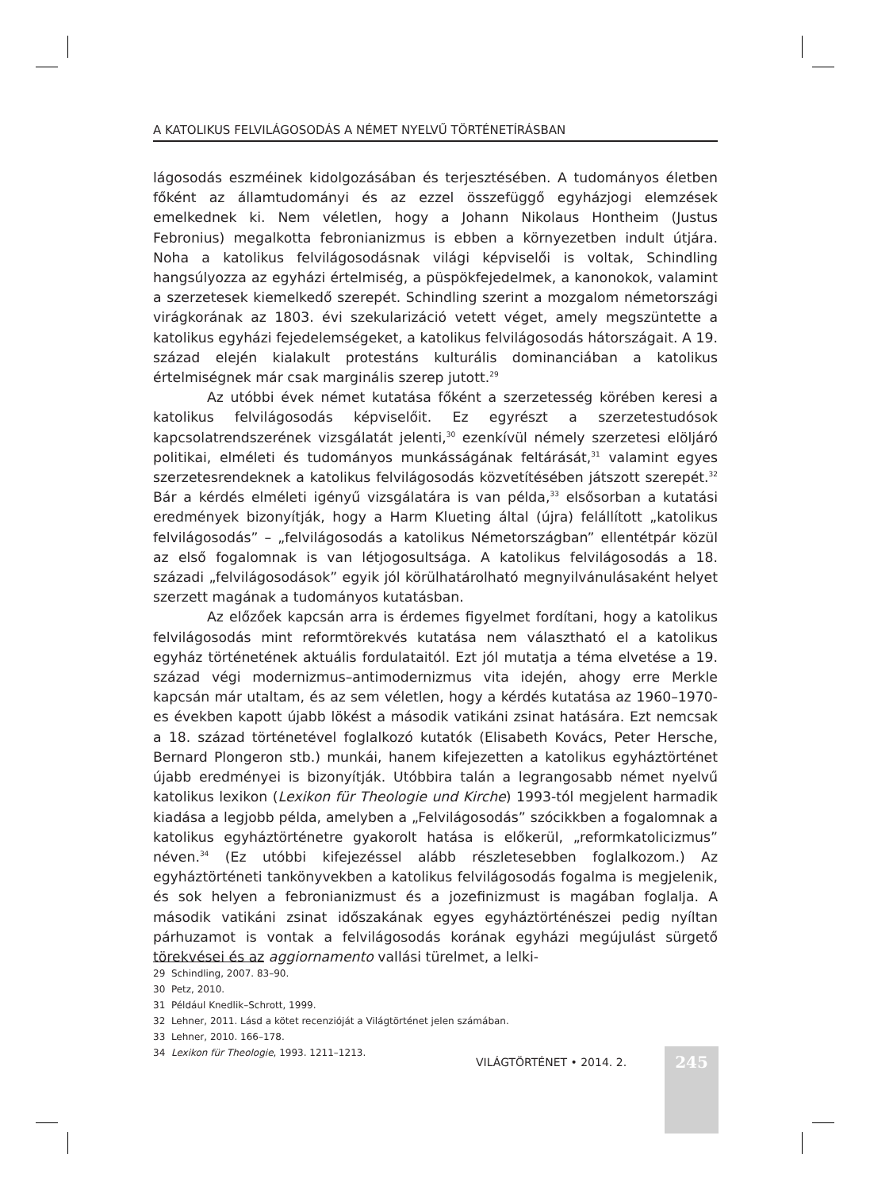A KATOLIKUS FELVILÁGOSODÁS A NÉMET NYELVŰ TÖRTÉNETÍRÁSBAN
lágosodás eszméinek kidolgozásában és terjesztésében. A tudományos életben főként az államtudományi és az ezzel összefüggő egyházjogi elemzések emelkednek ki. Nem véletlen, hogy a Johann Nikolaus Hontheim (Justus Febronius) megalkotta febronianizmus is ebben a környezetben indult útjára. Noha a katolikus felvilágosodásnak világi képviselői is voltak, Schindling hangsúlyozza az egyházi értelmiség, a püspökfejedelmek, a kanonokok, valamint a szerzetesek kiemelkedő szerepét. Schindling szerint a mozgalom németországi virágkorának az 1803. évi szekularizáció vetett véget, amely megszüntette a katolikus egyházi fejedelemségeket, a katolikus felvilágosodás hátországait. A 19. század elején kialakult protestáns kulturális dominanciában a katolikus értelmiségnek már csak marginális szerep jutott.<sup>29</sup>
Az utóbbi évek német kutatása főként a szerzetesség körében keresi a katolikus felvilágosodás képviselőit. Ez egyrészt a szerzetestudósok kapcsolatrendszerének vizsgálatát jelenti,<sup>30</sup> ezenkívül némely szerzetesi elöljáró politikai, elméleti és tudományos munkásságának feltárását,<sup>31</sup> valamint egyes szerzetesrendeknek a katolikus felvilágosodás közvetítésében játszott szerepét.<sup>32</sup> Bár a kérdés elméleti igényű vizsgálatára is van példa,<sup>33</sup> elsősorban a kutatási eredmények bizonyítják, hogy a Harm Klueting által (újra) felállított „katolikus felvilágosodás” – „felvilágosodás a katolikus Németországban” ellentétpár közül az első fogalomnak is van létjogosultsága. A katolikus felvilágosodás a 18. századi „felvilágosodások” egyik jól körülhatárolható megnyilvánulásaként helyet szerzett magának a tudományos kutatásban.
Az előzőek kapcsán arra is érdemes figyelmet fordítani, hogy a katolikus felvilágosodás mint reformtörekvés kutatása nem választható el a katolikus egyház történetének aktuális fordulataitól. Ezt jól mutatja a téma elvetése a 19. század végi modernizmus–antimodernizmus vita idején, ahogy erre Merkle kapcsán már utaltam, és az sem véletlen, hogy a kérdés kutatása az 1960–1970-es években kapott újabb lökést a második vatikáni zsinat hatására. Ezt nemcsak a 18. század történetével foglalkozó kutatók (Elisabeth Kovács, Peter Hersche, Bernard Plongeron stb.) munkái, hanem kifejezetten a katolikus egyháztörténet újabb eredményei is bizonyítják. Utóbbira talán a legrangosabb német nyelvű katolikus lexikon (Lexikon für Theologie und Kirche) 1993-tól megjelent harmadik kiadása a legjobb példa, amelyben a „Felvilágosodás” szócikkben a fogalomnak a katolikus egyháztörténetre gyakorolt hatása is előkerül, „reformkatolicizmus” néven.<sup>34</sup> (Ez utóbbi kifejezéssel alább részletesebben foglalkozom.) Az egyháztörténeti tankönyvekben a katolikus felvilágosodás fogalma is megjelenik, és sok helyen a febronianizmust és a jozefinizmust is magában foglalja. A második vatikáni zsinat időszakának egyes egyháztörténészei pedig nyíltan párhuzamot is vontak a felvilágosodás korának egyházi megújulást sürgető törekvései és az aggiornamento vallási türelmet, a lelki-
29 Schindling, 2007. 83–90.
30 Petz, 2010.
31 Például Knedlik–Schrott, 1999.
32 Lehner, 2011. Lásd a kötet recenzióját a Világtörténet jelen számában.
33 Lehner, 2010. 166–178.
34 Lexikon für Theologie, 1993. 1211–1213.
245
VILÁGTÖRTÉNET • 2014. 2.